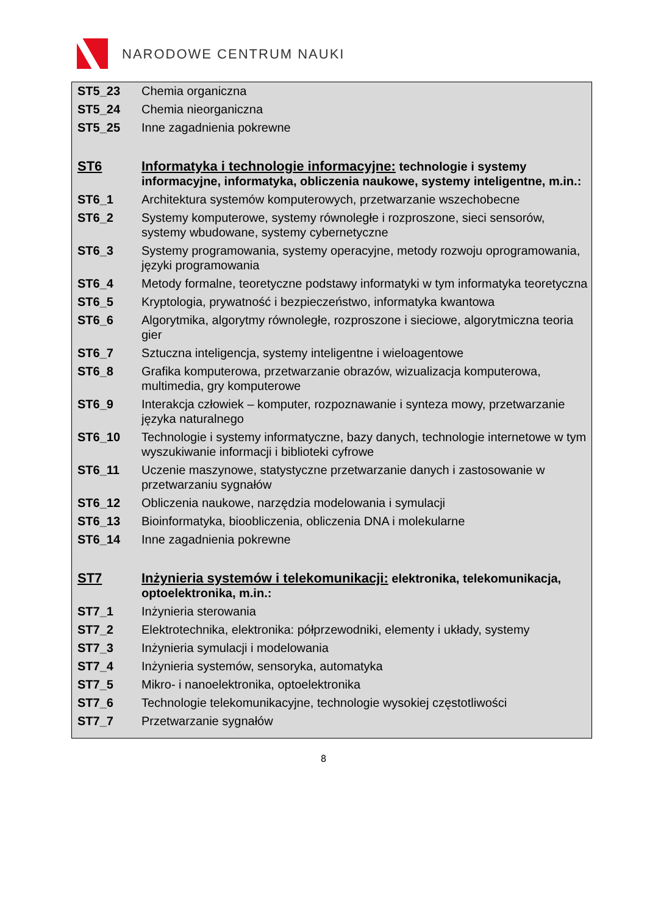NARODOWE CENTRUM NAUKI
| ST5_23 | Chemia organiczna |
| ST5_24 | Chemia nieorganiczna |
| ST5_25 | Inne zagadnienia pokrewne |
| ST6 | Informatyka i technologie informacyjne: technologie i systemy informacyjne, informatyka, obliczenia naukowe, systemy inteligentne, m.in.: |
| ST6_1 | Architektura systemów komputerowych, przetwarzanie wszechobecne |
| ST6_2 | Systemy komputerowe, systemy równoległe i rozproszone, sieci sensorów, systemy wbudowane, systemy cybernetyczne |
| ST6_3 | Systemy programowania, systemy operacyjne, metody rozwoju oprogramowania, języki programowania |
| ST6_4 | Metody formalne, teoretyczne podstawy informatyki w tym informatyka teoretyczna |
| ST6_5 | Kryptologia, prywatność i bezpieczeństwo, informatyka kwantowa |
| ST6_6 | Algorytmika, algorytmy równoległe, rozproszone i sieciowe, algorytmiczna teoria gier |
| ST6_7 | Sztuczna inteligencja, systemy inteligentne i wieloagentowe |
| ST6_8 | Grafika komputerowa, przetwarzanie obrazów, wizualizacja komputerowa, multimedia, gry komputerowe |
| ST6_9 | Interakcja człowiek – komputer, rozpoznawanie i synteza mowy, przetwarzanie języka naturalnego |
| ST6_10 | Technologie i systemy informatyczne, bazy danych, technologie internetowe w tym wyszukiwanie informacji i biblioteki cyfrowe |
| ST6_11 | Uczenie maszynowe, statystyczne przetwarzanie danych i zastosowanie w przetwarzaniu sygnałów |
| ST6_12 | Obliczenia naukowe, narzędzia modelowania i symulacji |
| ST6_13 | Bioinformatyka, bioobliczenia, obliczenia DNA i molekularne |
| ST6_14 | Inne zagadnienia pokrewne |
| ST7 | Inżynieria systemów i telekomunikacji: elektronika, telekomunikacja, optoelektronika, m.in.: |
| ST7_1 | Inżynieria sterowania |
| ST7_2 | Elektrotechnika, elektronika: półprzewodniki, elementy i układy, systemy |
| ST7_3 | Inżynieria symulacji i modelowania |
| ST7_4 | Inżynieria systemów, sensoryka, automatyka |
| ST7_5 | Mikro- i nanoelektronika, optoelektronika |
| ST7_6 | Technologie telekomunikacyjne, technologie wysokiej częstotliwości |
| ST7_7 | Przetwarzanie sygnałów |
8